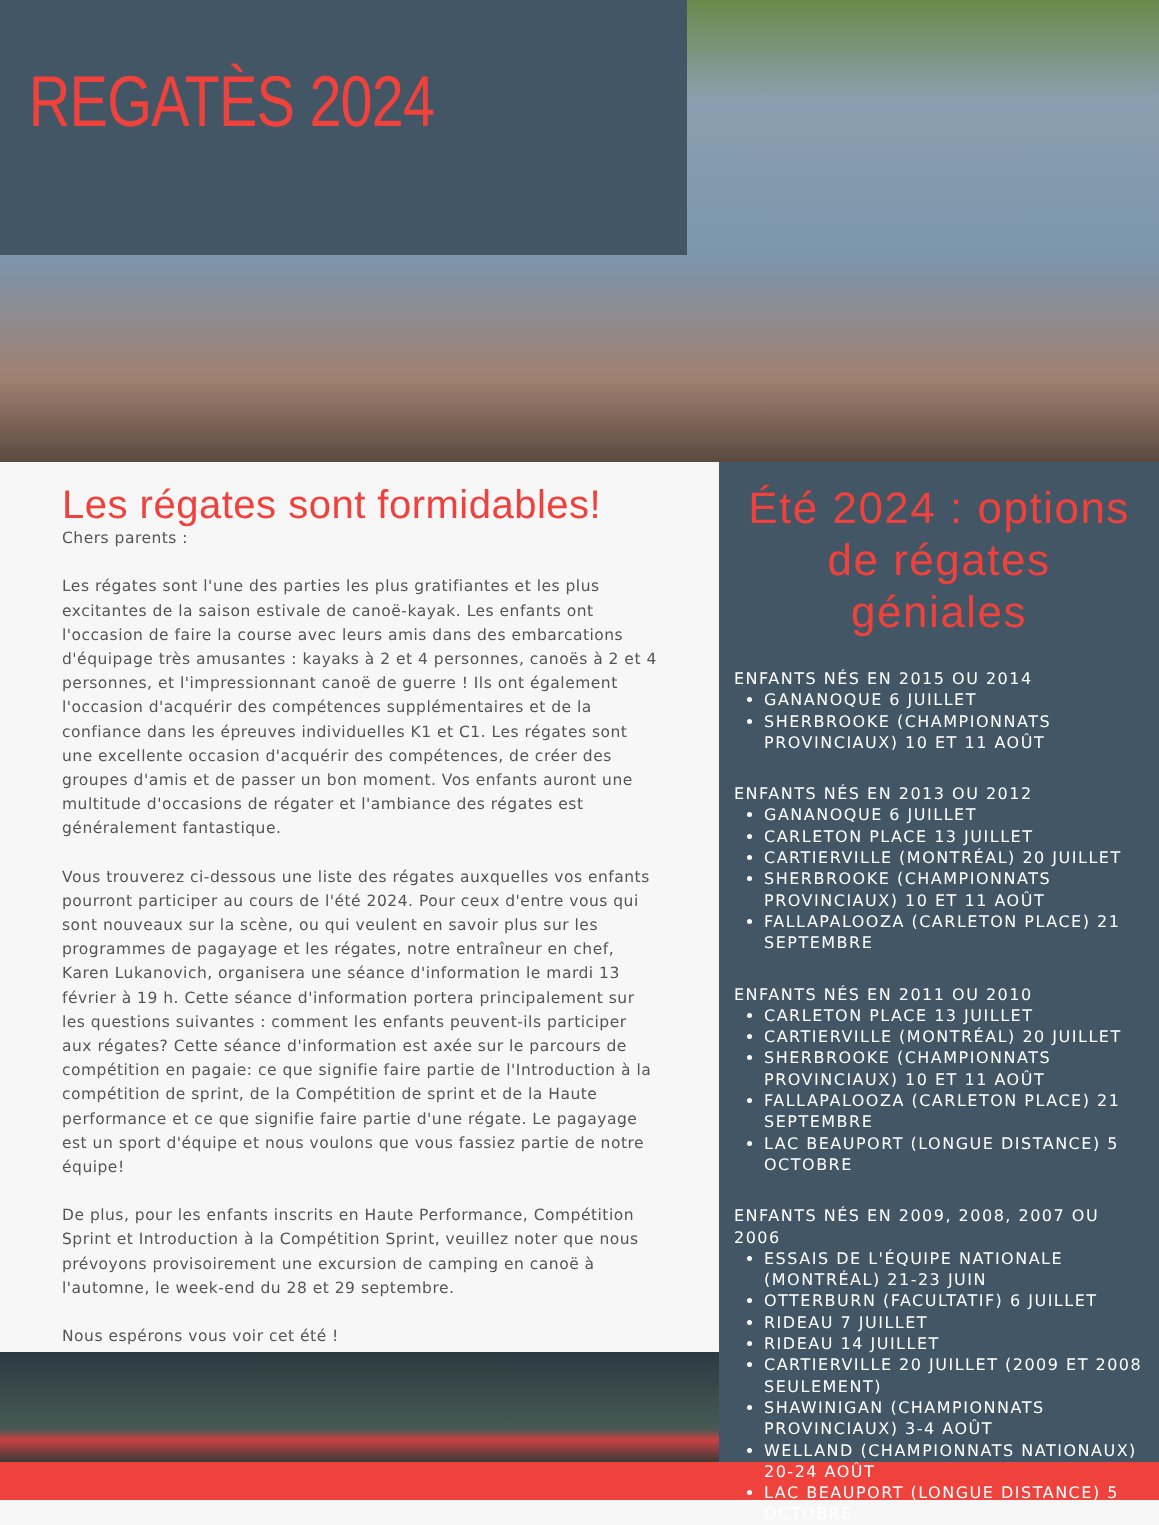REGATÈS 2024
Les régates sont formidables!
Chers parents :
Les régates sont l'une des parties les plus gratifiantes et les plus excitantes de la saison estivale de canoë-kayak. Les enfants ont l'occasion de faire la course avec leurs amis dans des embarcations d'équipage très amusantes : kayaks à 2 et 4 personnes, canoës à 2 et 4 personnes, et l'impressionnant canoë de guerre ! Ils ont également l'occasion d'acquérir des compétences supplémentaires et de la confiance dans les épreuves individuelles K1 et C1. Les régates sont une excellente occasion d'acquérir des compétences, de créer des groupes d'amis et de passer un bon moment. Vos enfants auront une multitude d'occasions de régater et l'ambiance des régates est généralement fantastique.
Vous trouverez ci-dessous une liste des régates auxquelles vos enfants pourront participer au cours de l'été 2024. Pour ceux d'entre vous qui sont nouveaux sur la scène, ou qui veulent en savoir plus sur les programmes de pagayage et les régates, notre entraîneur en chef, Karen Lukanovich, organisera une séance d'information le mardi 13 février à 19 h. Cette séance d'information portera principalement sur les questions suivantes : comment les enfants peuvent-ils participer aux régates? Cette séance d'information est axée sur le parcours de compétition en pagaie: ce que signifie faire partie de l'Introduction à la compétition de sprint, de la Compétition de sprint et de la Haute performance et ce que signifie faire partie d'une régate. Le pagayage est un sport d'équipe et nous voulons que vous fassiez partie de notre équipe!
De plus, pour les enfants inscrits en Haute Performance, Compétition Sprint et Introduction à la Compétition Sprint, veuillez noter que nous prévoyons provisoirement une excursion de camping en canoë à l'automne, le week-end du 28 et 29 septembre.
Nous espérons vous voir cet été !
Été 2024 : options de régates géniales
ENFANTS NÉS EN 2015 OU 2014
GANANOQUE 6 JUILLET
SHERBROOKE (CHAMPIONNATS PROVINCIAUX) 10 ET 11 AOÛT
ENFANTS NÉS EN 2013 OU 2012
GANANOQUE 6 JUILLET
CARLETON PLACE 13 JUILLET
CARTIERVILLE (MONTRÉAL) 20 JUILLET
SHERBROOKE (CHAMPIONNATS PROVINCIAUX) 10 ET 11 AOÛT
FALLAPALOOZA (CARLETON PLACE) 21 SEPTEMBRE
ENFANTS NÉS EN 2011 OU 2010
CARLETON PLACE 13 JUILLET
CARTIERVILLE (MONTRÉAL) 20 JUILLET
SHERBROOKE (CHAMPIONNATS PROVINCIAUX) 10 ET 11 AOÛT
FALLAPALOOZA (CARLETON PLACE) 21 SEPTEMBRE
LAC BEAUPORT (LONGUE DISTANCE) 5 OCTOBRE
ENFANTS NÉS EN 2009, 2008, 2007 OU 2006
ESSAIS DE L'ÉQUIPE NATIONALE (MONTRÉAL) 21-23 JUIN
OTTERBURN (FACULTATIF) 6 JUILLET
RIDEAU 7 JUILLET
RIDEAU 14 JUILLET
CARTIERVILLE 20 JUILLET (2009 ET 2008 SEULEMENT)
SHAWINIGAN (CHAMPIONNATS PROVINCIAUX) 3-4 AOÛT
WELLAND (CHAMPIONNATS NATIONAUX) 20-24 AOÛT
LAC BEAUPORT (LONGUE DISTANCE) 5 OCTOBRE